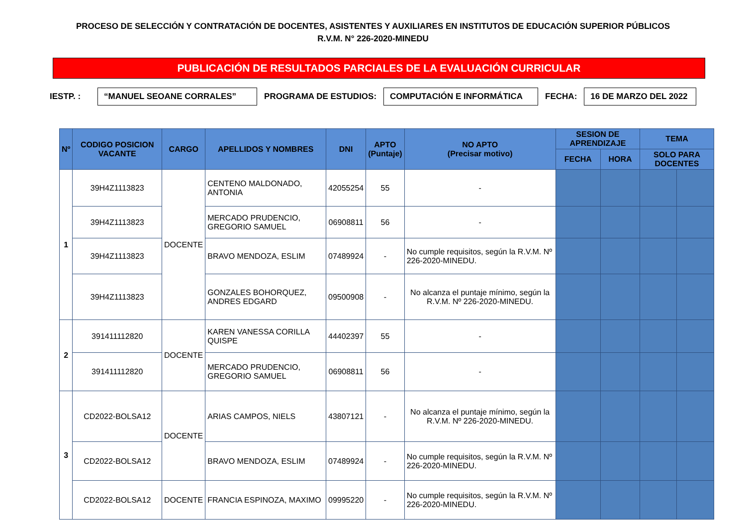PROCESO DE SELECCIÓN Y CONTRATACIÓN DE DOCENTES, ASISTENTES Y AUXILIARES EN INSTITUTOS DE EDUCACIÓN SUPERIOR PÚBLICOS
R.V.M. N° 226-2020-MINEDU
PUBLICACIÓN DE RESULTADOS PARCIALES DE LA EVALUACIÓN CURRICULAR
IESTP. : “MANUEL SEOANE CORRALES” PROGRAMA DE ESTUDIOS: COMPUTACIÓN E INFORMÁTICA FECHA: 16 DE MARZO DEL 2022
| Nº | CODIGO POSICION VACANTE | CARGO | APELLIDOS Y NOMBRES | DNI | APTO (Puntaje) | NO APTO (Precisar motivo) | SESION DE APRENDIZAJE | | TEMA | |
| --- | --- | --- | --- | --- | --- | --- | --- | --- | --- | --- |
| | | | | | | | FECHA | HORA | SOLO PARA DOCENTES | |
| 1 | 39H4Z1113823 | DOCENTE | CENTENO MALDONADO, ANTONIA | 42055254 | 55 | - | | | | |
| | 39H4Z1113823 | | MERCADO PRUDENCIO, GREGORIO SAMUEL | 06908811 | 56 | - | | | | |
| | 39H4Z1113823 | | BRAVO MENDOZA, ESLIM | 07489924 | - | No cumple requisitos, según la R.V.M. Nº 226-2020-MINEDU. | | | | |
| | 39H4Z1113823 | | GONZALES BOHORQUEZ, ANDRES EDGARD | 09500908 | - | No alcanza el puntaje mínimo, según la R.V.M. Nº 226-2020-MINEDU. | | | | |
| 2 | 391411112820 | DOCENTE | KAREN VANESSA CORILLA QUISPE | 44402397 | 55 | - | | | | |
| | 391411112820 | | MERCADO PRUDENCIO, GREGORIO SAMUEL | 06908811 | 56 | - | | | | |
| 3 | CD2022-BOLSA12 | DOCENTE | ARIAS CAMPOS, NIELS | 43807121 | - | No alcanza el puntaje mínimo, según la R.V.M. Nº 226-2020-MINEDU. | | | | |
| | CD2022-BOLSA12 | | BRAVO MENDOZA, ESLIM | 07489924 | - | No cumple requisitos, según la R.V.M. Nº 226-2020-MINEDU. | | | | |
| | CD2022-BOLSA12 | DOCENTE | FRANCIA ESPINOZA, MAXIMO | 09995220 | - | No cumple requisitos, según la R.V.M. Nº 226-2020-MINEDU. | | | | |